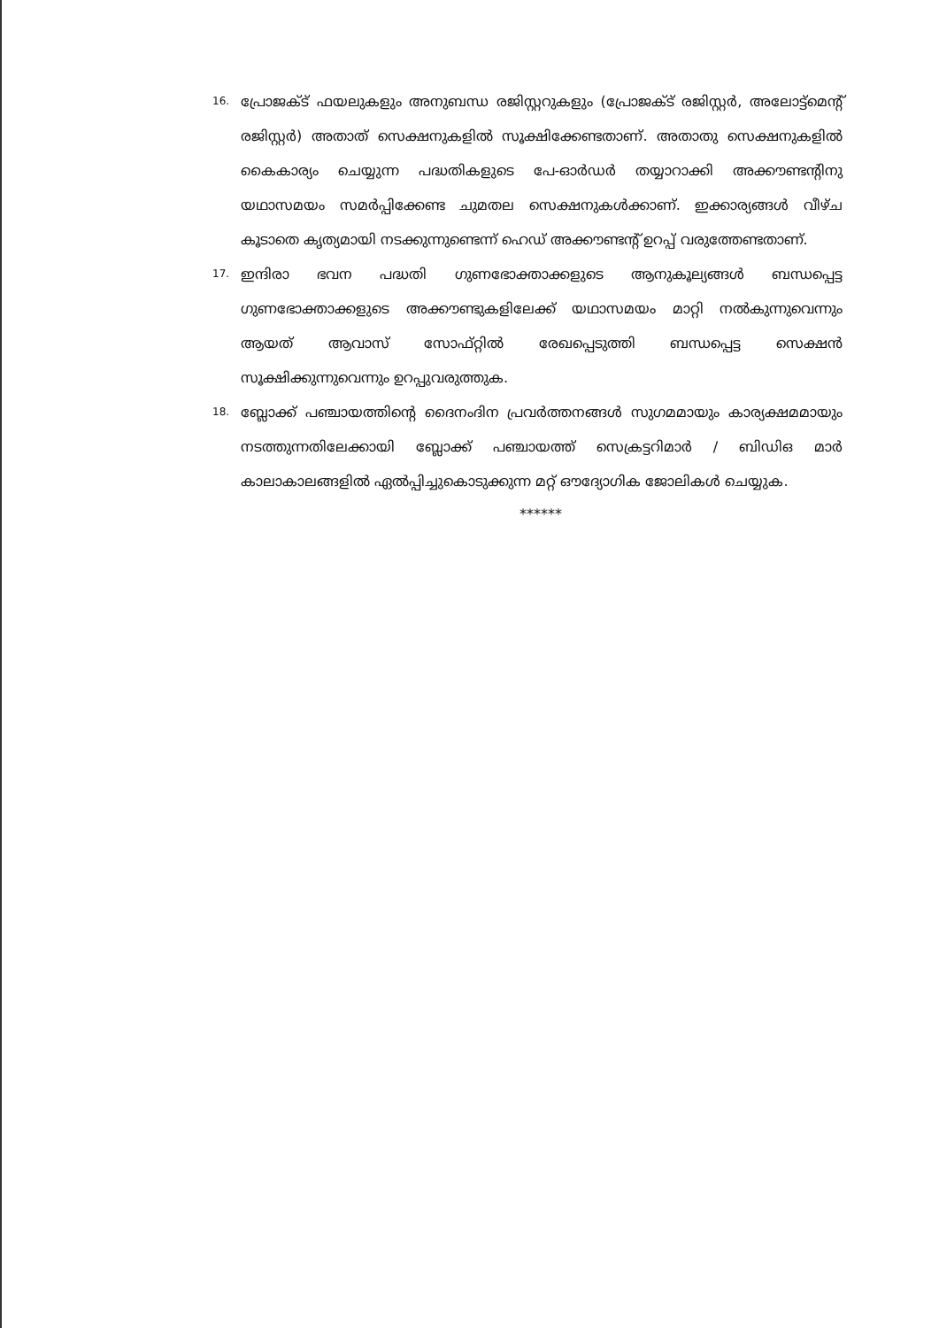16. പ്രോജക്ട് ഫയലുകളും അനുബന്ധ രജിസ്റ്ററുകളും (പ്രോജക്ട് രജിസ്റ്റർ, അലോട്ട്മെന്റ് രജിസ്റ്റർ) അതാത് സെക്ഷനുകളിൽ സൂക്ഷിക്കേണ്ടതാണ്. അതാതു സെക്ഷനുകളിൽ കൈകാര്യം ചെയ്യുന്ന പദ്ധതികളുടെ പേ-ഓർഡർ തയ്യാറാക്കി അക്കൗണ്ടന്റിനു യഥാസമയം സമർപ്പിക്കേണ്ട ചുമതല സെക്ഷനുകൾക്കാണ്. ഇക്കാര്യങ്ങൾ വീഴ്ച കൂടാതെ കൃത്യമായി നടക്കുന്നുണ്ടെന്ന് ഹെഡ് അക്കൗണ്ടന്റ് ഉറപ്പ് വരുത്തേണ്ടതാണ്.
17. ഇന്ദിരാ ഭവന പദ്ധതി ഗുണഭോക്താക്കളുടെ ആനുകൂല്യങ്ങൾ ബന്ധപ്പെട്ട ഗുണഭോക്താക്കളുടെ അക്കൗണ്ടുകളിലേക്ക് യഥാസമയം മാറ്റി നൽകുന്നുവെന്നും ആയത് ആവാസ് സോഫ്റ്റിൽ രേഖപ്പെടുത്തി ബന്ധപ്പെട്ട സെക്ഷൻ സൂക്ഷിക്കുന്നുവെന്നും ഉറപ്പുവരുത്തുക.
18. ബ്ലോക്ക് പഞ്ചായത്തിന്റെ ദൈനംദിന പ്രവർത്തനങ്ങൾ സുഗമമായും കാര്യക്ഷമമായും നടത്തുന്നതിലേക്കായി ബ്ലോക്ക് പഞ്ചായത്ത് സെക്രട്ടറിമാർ / ബിഡിഒ മാർ കാലാകാലങ്ങളിൽ ഏൽപ്പിച്ചുകൊടുക്കുന്ന മറ്റ് ഔദ്യോഗിക ജോലികൾ ചെയ്യുക.
******